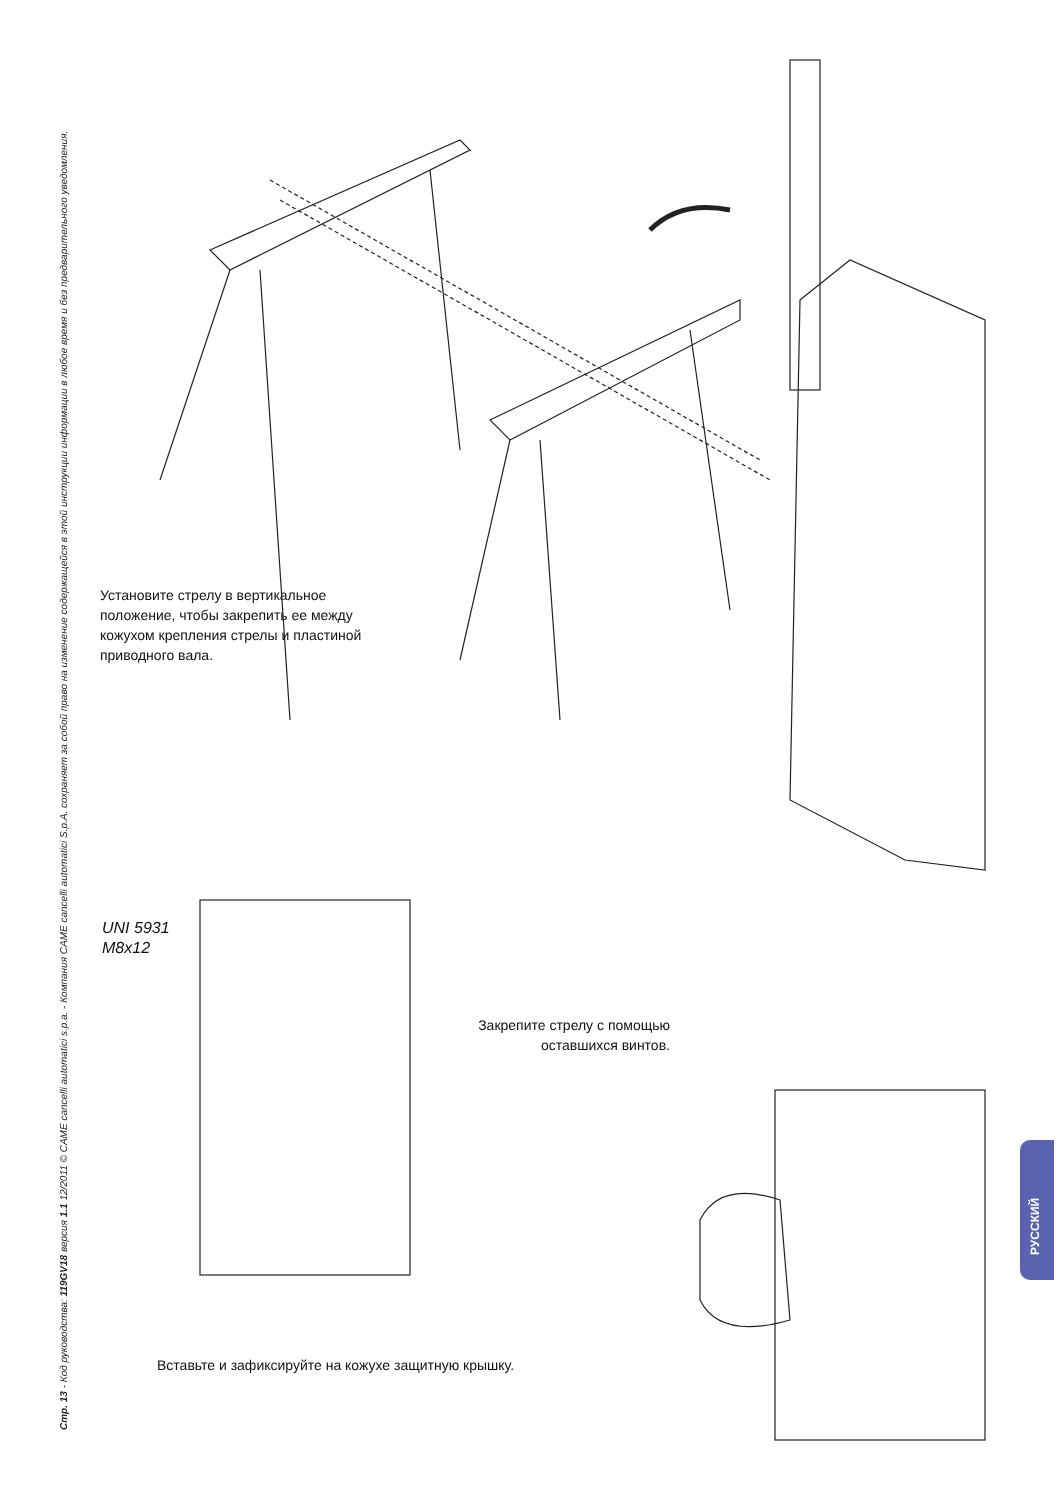Стр. 13 - Код руководства: 119GV18 версия 1.1 12/2011 © CAME cancelli automatici s.p.a. - Компания CAME cancelli automatici S.p.A. сохраняет за собой право на изменение содержащейся в этой инструкции информации в любое время и без предварительного уведомления.
Установите стрелу в вертикальное
положение, чтобы закрепить ее между
кожухом крепления стрелы и пластиной
приводного вала.
UNI 5931
M8x12
Закрепите стрелу с помощью
оставшихся винтов.
Вставьте и зафиксируйте на кожухе защитную крышку.
РУССКИЙ